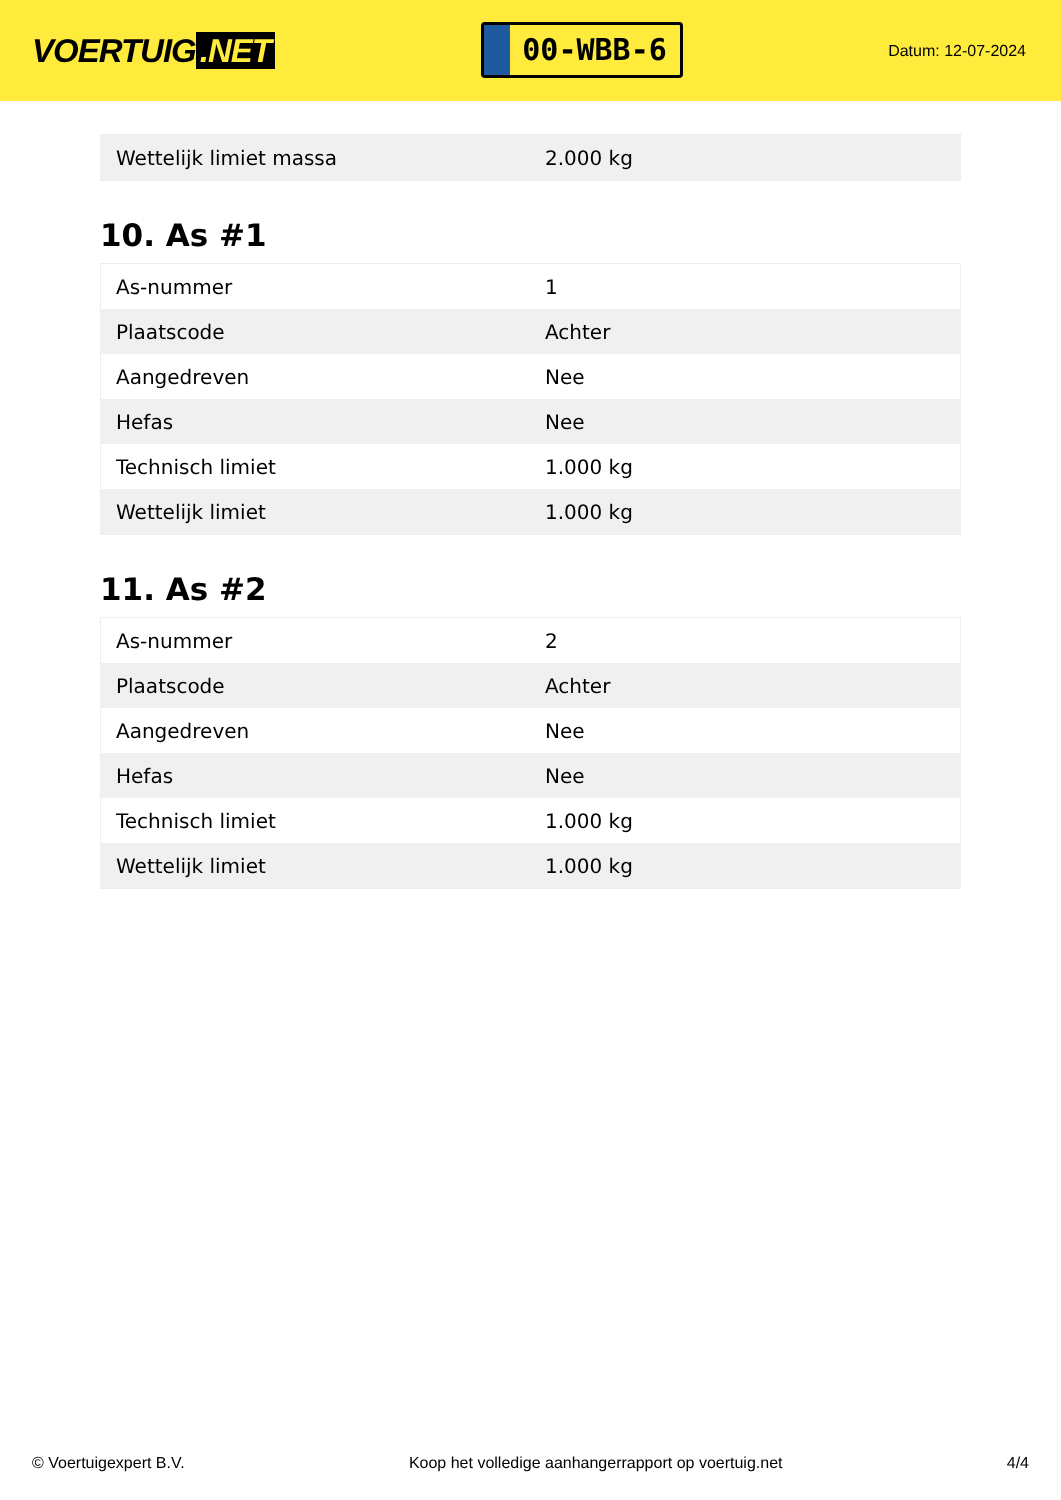VOERTUIG.NET
00-WBB-6
Datum: 12-07-2024
| Wettelijk limiet massa | 2.000 kg |
10. As #1
| As-nummer | 1 |
| Plaatscode | Achter |
| Aangedreven | Nee |
| Hefas | Nee |
| Technisch limiet | 1.000 kg |
| Wettelijk limiet | 1.000 kg |
11. As #2
| As-nummer | 2 |
| Plaatscode | Achter |
| Aangedreven | Nee |
| Hefas | Nee |
| Technisch limiet | 1.000 kg |
| Wettelijk limiet | 1.000 kg |
© Voertuigexpert B.V. Koop het volledige aanhangerrapport op voertuig.net 4/4